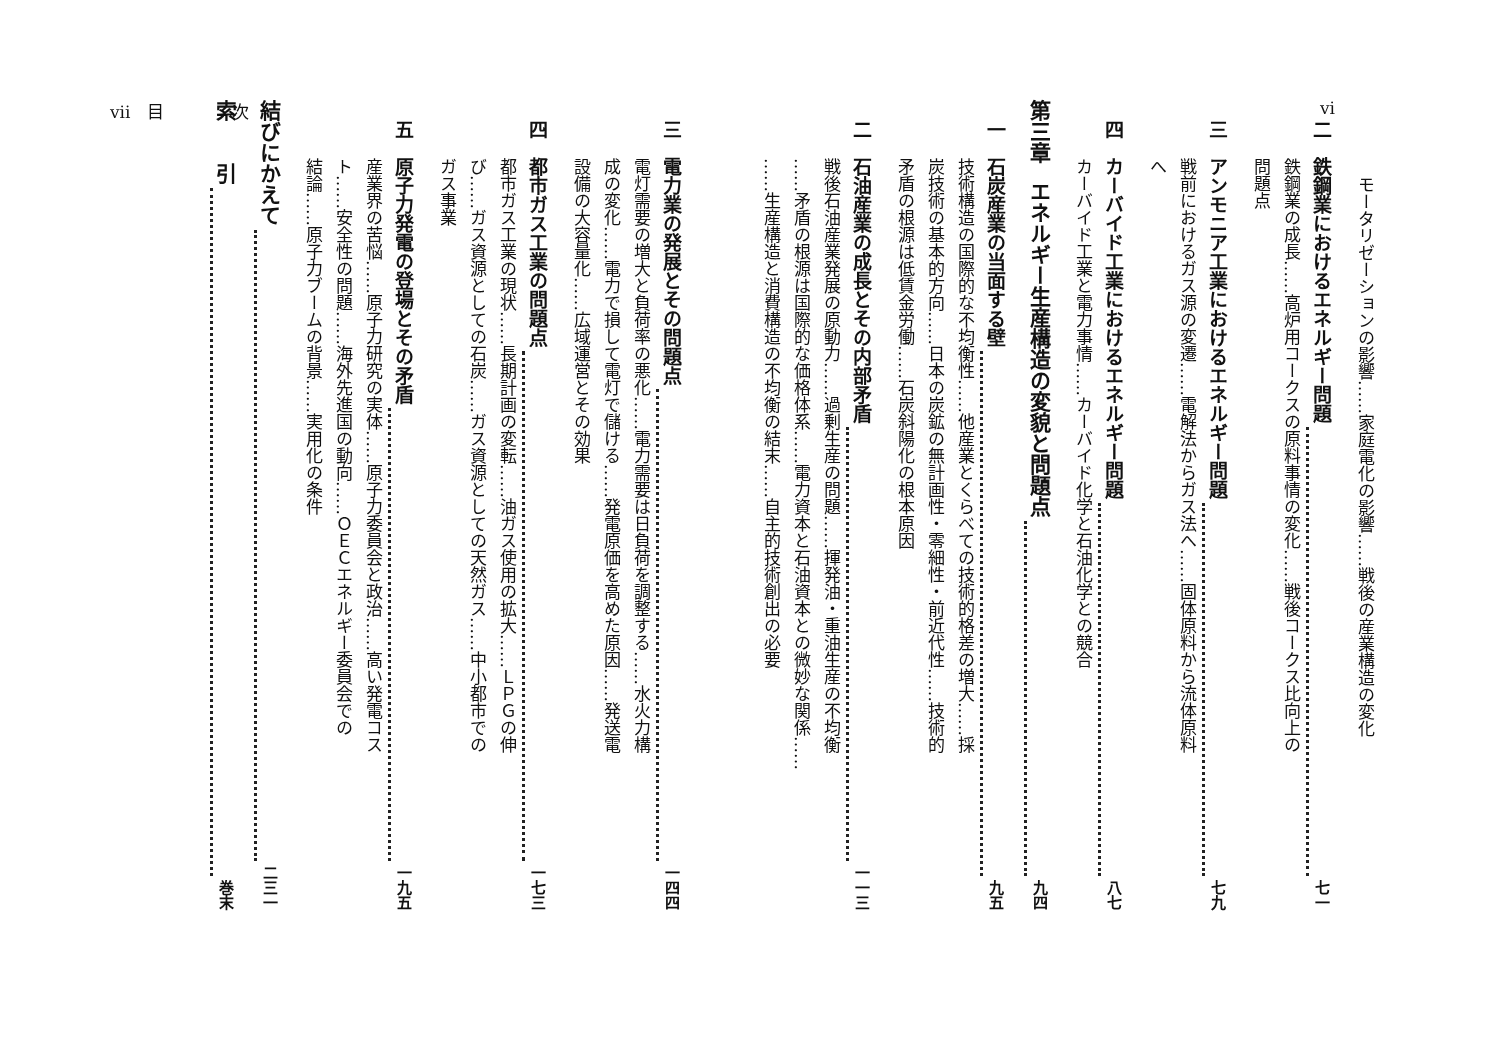vi
モータリゼーションの影響……家庭電化の影響……戦後の産業構造の変化
二 鉄鋼業におけるエネルギー問題 七一
鉄鋼業の成長……高炉用コークスの原料事情の変化……戦後コークス比向上の
問題点
三 アンモニア工業におけるエネルギー問題 七九
戦前におけるガス源の変遷……電解法からガス法へ……固体原料から流体原料
へ
四 カーバイド工業におけるエネルギー問題 八七
カーバイド工業と電力事情……カーバイド化学と石油化学との競合
第三章 エネルギー生産構造の変貌と問題点 九四
一 石炭産業の当面する壁 九五
技術構造の国際的な不均衡性……他産業とくらべての技術的格差の増大……採
炭技術の基本的方向……日本の炭鉱の無計画性・零細性・前近代性……技術的
矛盾の根源は低賃金労働……石炭斜陽化の根本原因
二 石油産業の成長とその内部矛盾 一一三
戦後石油産業発展の原動力……過剰生産の問題……揮発油・重油生産の不均衡
……矛盾の根源は国際的な価格体系……電力資本と石油資本との微妙な関係……
……生産構造と消費構造の不均衡の結末……自主的技術創出の必要
vii　目　　　　次
三 電力業の発展とその問題点 一四四
電灯需要の増大と負荷率の悪化……電力需要は日負荷を調整する……水火力構
成の変化……電力で損して電灯で儲ける……発電原価を高めた原因……発送電
設備の大容量化……広域運営とその効果
四 都市ガス工業の問題点 一七三
都市ガス工業の現状……長期計画の変転……油ガス使用の拡大……ＬＰＧの伸
び……ガス資源としての石炭……ガス資源としての天然ガス……中小都市での
ガス事業
五 原子力発電の登場とその矛盾 一九五
産業界の苦悩……原子力研究の実体……原子力委員会と政治……高い発電コス
ト……安全性の問題……海外先進国の動向……ＯＥＣエネルギー委員会での
結論……原子力ブームの背景……実用化の条件
結びにかえて 二三一
索　　引 巻末